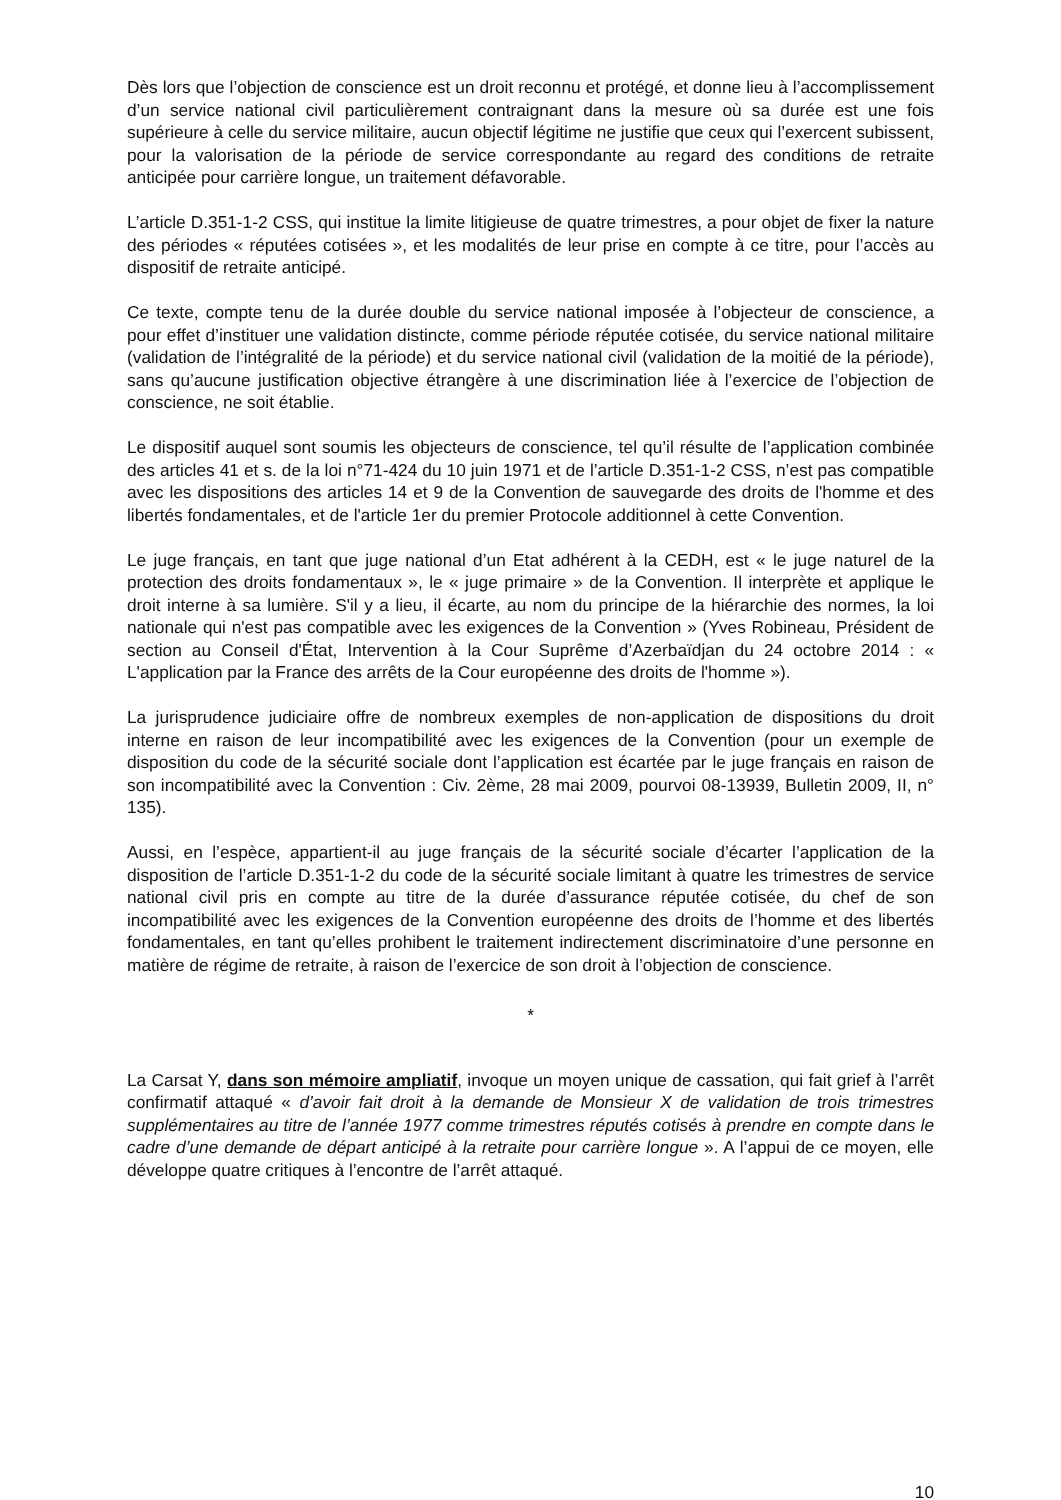Dès lors que l’objection de conscience est un droit reconnu et protégé, et donne lieu à l’accomplissement d’un service national civil particulièrement contraignant dans la mesure où sa durée est une fois supérieure à celle du service militaire, aucun objectif légitime ne justifie que ceux qui l’exercent subissent, pour la valorisation de la période de service correspondante au regard des conditions de retraite anticipée pour carrière longue, un traitement défavorable.
L’article D.351-1-2 CSS, qui institue la limite litigieuse de quatre trimestres, a pour objet de fixer la nature des périodes « réputées cotisées », et les modalités de leur prise en compte à ce titre, pour l’accès au dispositif de retraite anticipé.
Ce texte, compte tenu de la durée double du service national imposée à l’objecteur de conscience, a pour effet d’instituer une validation distincte, comme période réputée cotisée, du service national militaire (validation de l’intégralité de la période) et du service national civil (validation de la moitié de la période), sans qu’aucune justification objective étrangère à une discrimination liée à l’exercice de l’objection de conscience, ne soit établie.
Le dispositif auquel sont soumis les objecteurs de conscience, tel qu’il résulte de l’application combinée des articles 41 et s. de la loi n°71-424 du 10 juin 1971 et de l’article D.351-1-2 CSS, n’est pas compatible avec les dispositions des articles 14 et 9 de la Convention de sauvegarde des droits de l'homme et des libertés fondamentales, et de l'article 1er du premier Protocole additionnel à cette Convention.
Le juge français, en tant que juge national d’un Etat adhérent à la CEDH, est « le juge naturel de la protection des droits fondamentaux », le « juge primaire » de la Convention. Il interprète et applique le droit interne à sa lumière. S'il y a lieu, il écarte, au nom du principe de la hiérarchie des normes, la loi nationale qui n'est pas compatible avec les exigences de la Convention » (Yves Robineau, Président de section au Conseil d'État, Intervention à la Cour Suprême d’Azerbaïdjan du 24 octobre 2014 : « L'application par la France des arrêts de la Cour européenne des droits de l'homme »).
La jurisprudence judiciaire offre de nombreux exemples de non-application de dispositions du droit interne en raison de leur incompatibilité avec les exigences de la Convention (pour un exemple de disposition du code de la sécurité sociale dont l’application est écartée par le juge français en raison de son incompatibilité avec la Convention : Civ. 2ème, 28 mai 2009, pourvoi 08-13939, Bulletin 2009, II, n° 135).
Aussi, en l’espèce, appartient-il au juge français de la sécurité sociale d’écarter l’application de la disposition de l’article D.351-1-2 du code de la sécurité sociale limitant à quatre les trimestres de service national civil pris en compte au titre de la durée d’assurance réputée cotisée, du chef de son incompatibilité avec les exigences de la Convention européenne des droits de l’homme et des libertés fondamentales, en tant qu’elles prohibent le traitement indirectement discriminatoire d’une personne en matière de régime de retraite, à raison de l’exercice de son droit à l’objection de conscience.
*
La Carsat Y, dans son mémoire ampliatif, invoque un moyen unique de cassation, qui fait grief à l’arrêt confirmatif attaqué « d’avoir fait droit à la demande de Monsieur X de validation de trois trimestres supplémentaires au titre de l’année 1977 comme trimestres réputés cotisés à prendre en compte dans le cadre d’une demande de départ anticipé à la retraite pour carrière longue ». A l’appui de ce moyen, elle développe quatre critiques à l’encontre de l’arrêt attaqué.
10